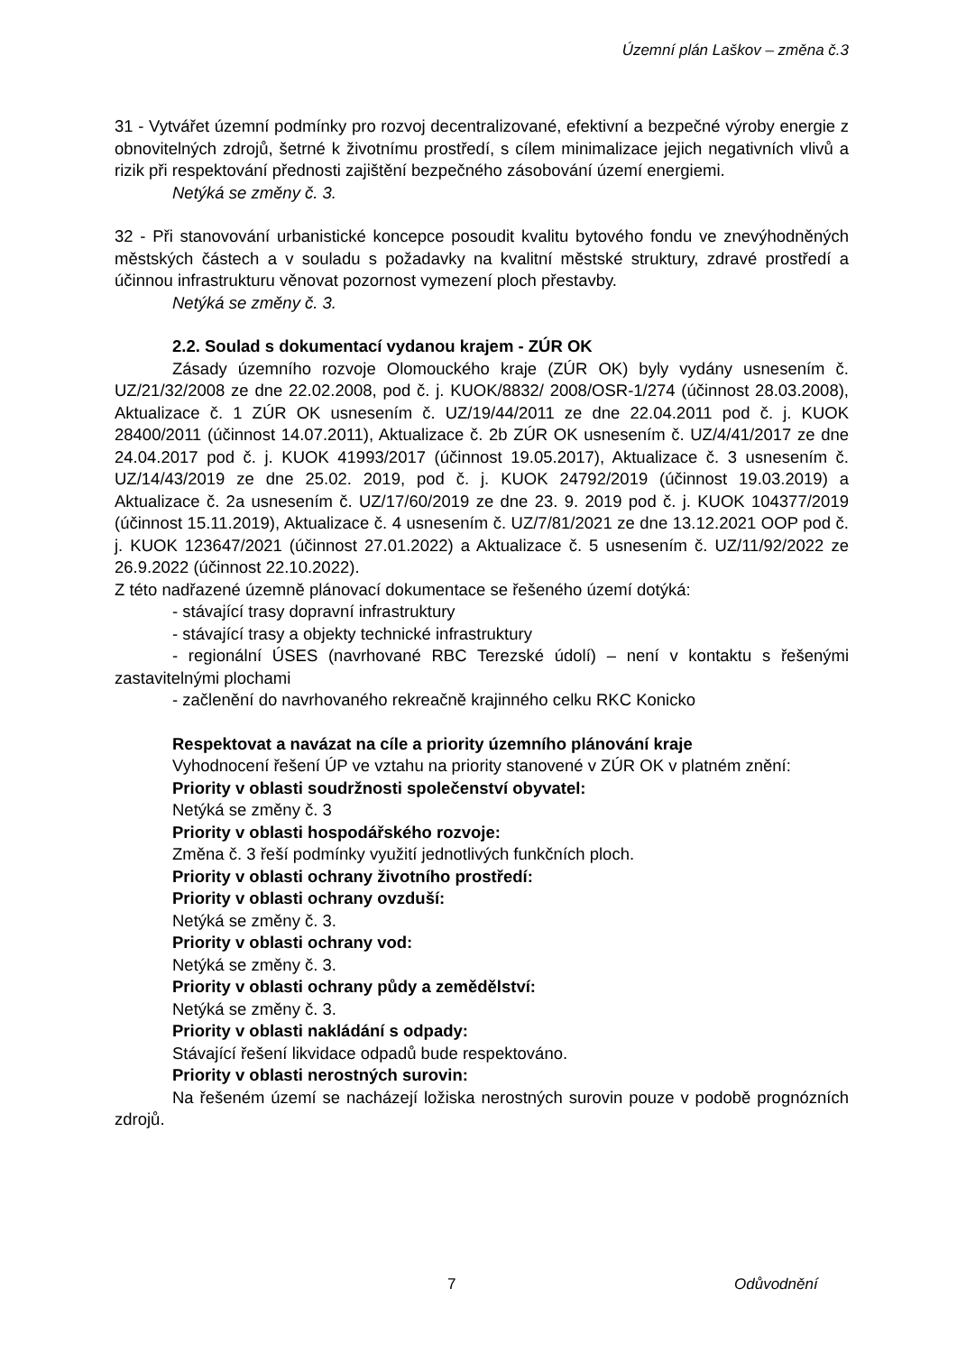Územní plán Laškov – změna č.3
31 - Vytvářet územní podmínky pro rozvoj decentralizované, efektivní a bezpečné výroby energie z obnovitelných zdrojů, šetrné k životnímu prostředí, s cílem minimalizace jejich negativních vlivů a rizik při respektování přednosti zajištění bezpečného zásobování území energiemi.
Netýká se změny č. 3.
32 - Při stanovování urbanistické koncepce posoudit kvalitu bytového fondu ve znevýhodněných městských částech a v souladu s požadavky na kvalitní městské struktury, zdravé prostředí a účinnou infrastrukturu věnovat pozornost vymezení ploch přestavby.
Netýká se změny č. 3.
2.2. Soulad s dokumentací vydanou krajem - ZÚR OK
Zásady územního rozvoje Olomouckého kraje (ZÚR OK) byly vydány usnesením č. UZ/21/32/2008 ze dne 22.02.2008, pod č. j. KUOK/8832/ 2008/OSR-1/274 (účinnost 28.03.2008), Aktualizace č. 1 ZÚR OK usnesením č. UZ/19/44/2011 ze dne 22.04.2011 pod č. j. KUOK 28400/2011 (účinnost 14.07.2011), Aktualizace č. 2b ZÚR OK usnesením č. UZ/4/41/2017 ze dne 24.04.2017 pod č. j. KUOK 41993/2017 (účinnost 19.05.2017), Aktualizace č. 3 usnesením č. UZ/14/43/2019 ze dne 25.02. 2019, pod č. j. KUOK 24792/2019 (účinnost 19.03.2019) a Aktualizace č. 2a usnesením č. UZ/17/60/2019 ze dne 23. 9. 2019 pod č. j. KUOK 104377/2019 (účinnost 15.11.2019), Aktualizace č. 4 usnesením č. UZ/7/81/2021 ze dne 13.12.2021 OOP pod č. j. KUOK 123647/2021 (účinnost 27.01.2022) a Aktualizace č. 5 usnesením č. UZ/11/92/2022 ze 26.9.2022 (účinnost 22.10.2022).
Z této nadřazené územně plánovací dokumentace se řešeného území dotýká:
- stávající trasy dopravní infrastruktury
- stávající trasy a objekty technické infrastruktury
- regionální ÚSES (navrhované RBC Terezské údolí) – není v kontaktu s řešenými zastavitelnými plochami
- začlenění do navrhovaného rekreačně krajinného celku RKC Konicko
Respektovat a navázat na cíle a priority územního plánování kraje
Vyhodnocení řešení ÚP ve vztahu na priority stanovené v ZÚR OK v platném znění:
Priority v oblasti soudržnosti společenství obyvatel:
Netýká se změny č. 3
Priority v oblasti hospodářského rozvoje:
Změna č. 3 řeší podmínky využití jednotlivých funkčních ploch.
Priority v oblasti ochrany životního prostředí:
Priority v oblasti ochrany ovzduší:
Netýká se změny č. 3.
Priority v oblasti ochrany vod:
Netýká se změny č. 3.
Priority v oblasti ochrany půdy a zemědělství:
Netýká se změny č. 3.
Priority v oblasti nakládání s odpady:
Stávající řešení likvidace odpadů bude respektováno.
Priority v oblasti nerostných surovin:
Na řešeném území se nacházejí ložiska nerostných surovin pouze v podobě prognózních zdrojů.
7 Odůvodnění